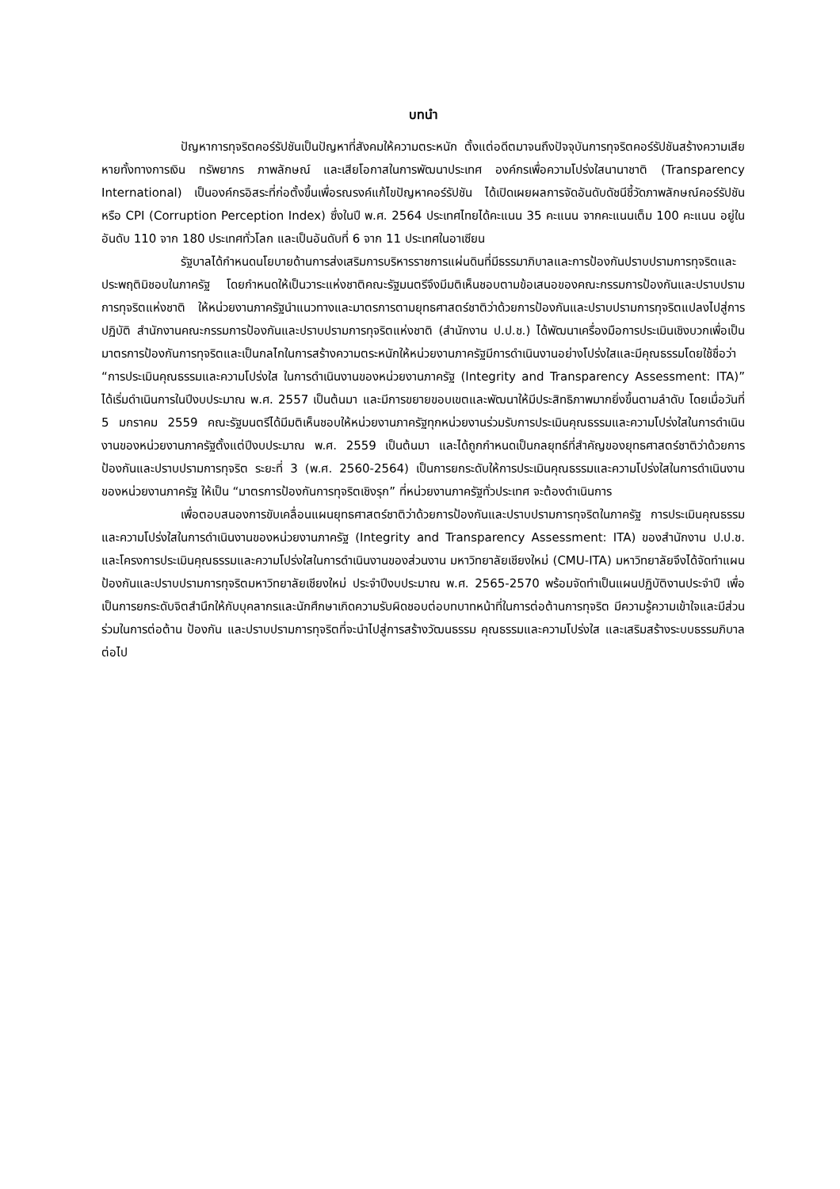บทนำ
ปัญหาการทุจริตคอร์รัปชันเป็นปัญหาที่สังคมให้ความตระหนัก ตั้งแต่อดีตมาจนถึงปัจจุบันการทุจริตคอร์รัปชันสร้างความเสียหายทั้งทางการเงิน ทรัพยากร ภาพลักษณ์ และเสียโอกาสในการพัฒนาประเทศ องค์กรเพื่อความโปร่งใสนานาชาติ (Transparency International) เป็นองค์กรอิสระที่ก่อตั้งขึ้นเพื่อรณรงค์แก้ไขปัญหาคอร์รัปชัน ได้เปิดเผยผลการจัดอันดับดัชนีชี้วัดภาพลักษณ์คอร์รัปชัน หรือ CPI (Corruption Perception Index) ซึ่งในปี พ.ศ. 2564 ประเทศไทยได้คะแนน 35 คะแนน จากคะแนนเต็ม 100 คะแนน อยู่ในอันดับ 110 จาก 180 ประเทศทั่วโลก และเป็นอันดับที่ 6 จาก 11 ประเทศในอาเซียน
รัฐบาลได้กำหนดนโยบายด้านการส่งเสริมการบริหารราชการแผ่นดินที่มีธรรมาภิบาลและการป้องกันปราบปรามการทุจริตและประพฤติมิชอบในภาครัฐ โดยกำหนดให้เป็นวาระแห่งชาติคณะรัฐมนตรีจึงมีมติเห็นชอบตามข้อเสนอของคณะกรรมการป้องกันและปราบปรามการทุจริตแห่งชาติ ให้หน่วยงานภาครัฐนำแนวทางและมาตรการตามยุทธศาสตร์ชาติว่าด้วยการป้องกันและปราบปรามการทุจริตแปลงไปสู่การปฏิบัติ สำนักงานคณะกรรมการป้องกันและปราบปรามการทุจริตแห่งชาติ (สำนักงาน ป.ป.ช.) ได้พัฒนาเครื่องมือการประเมินเชิงบวกเพื่อเป็นมาตรการป้องกันการทุจริตและเป็นกลไกในการสร้างความตระหนักให้หน่วยงานภาครัฐมีการดำเนินงานอย่างโปร่งใสและมีคุณธรรมโดยใช้ชื่อว่า “การประเมินคุณธรรมและความโปร่งใส ในการดำเนินงานของหน่วยงานภาครัฐ (Integrity and Transparency Assessment: ITA)” ได้เริ่มดำเนินการในปีงบประมาณ พ.ศ. 2557 เป็นต้นมา และมีการขยายขอบเขตและพัฒนาให้มีประสิทธิภาพมากยิ่งขึ้นตามลำดับ โดยเมื่อวันที่ 5 มกราคม 2559 คณะรัฐมนตรีได้มีมติเห็นชอบให้หน่วยงานภาครัฐทุกหน่วยงานร่วมรับการประเมินคุณธรรมและความโปร่งใสในการดำเนินงานของหน่วยงานภาครัฐตั้งแต่ปีงบประมาณ พ.ศ. 2559 เป็นต้นมา และได้ถูกกำหนดเป็นกลยุทธ์ที่สำคัญของยุทธศาสตร์ชาติว่าด้วยการป้องกันและปราบปรามการทุจริต ระยะที่ 3 (พ.ศ. 2560-2564) เป็นการยกระดับให้การประเมินคุณธรรมและความโปร่งใสในการดำเนินงานของหน่วยงานภาครัฐ ให้เป็น “มาตรการป้องกันการทุจริตเชิงรุก” ที่หน่วยงานภาครัฐทั่วประเทศ จะต้องดำเนินการ
เพื่อตอบสนองการขับเคลื่อนแผนยุทธศาสตร์ชาติว่าด้วยการป้องกันและปราบปรามการทุจริตในภาครัฐ การประเมินคุณธรรมและความโปร่งใสในการดำเนินงานของหน่วยงานภาครัฐ (Integrity and Transparency Assessment: ITA) ของสำนักงาน ป.ป.ช. และโครงการประเมินคุณธรรมและความโปร่งใสในการดำเนินงานของส่วนงาน มหาวิทยาลัยเชียงใหม่ (CMU-ITA) มหาวิทยาลัยจึงได้จัดทำแผนป้องกันและปราบปรามการทุจริตมหาวิทยาลัยเชียงใหม่ ประจำปีงบประมาณ พ.ศ. 2565-2570 พร้อมจัดทำเป็นแผนปฏิบัติงานประจำปี เพื่อเป็นการยกระดับจิตสำนึกให้กับบุคลากรและนักศึกษาเกิดความรับผิดชอบต่อบทบาทหน้าที่ในการต่อต้านการทุจริต มีความรู้ความเข้าใจและมีส่วนร่วมในการต่อต้าน ป้องกัน และปราบปรามการทุจริตที่จะนำไปสู่การสร้างวัฒนธรรม คุณธรรมและความโปร่งใส และเสริมสร้างระบบธรรมภิบาลต่อไป